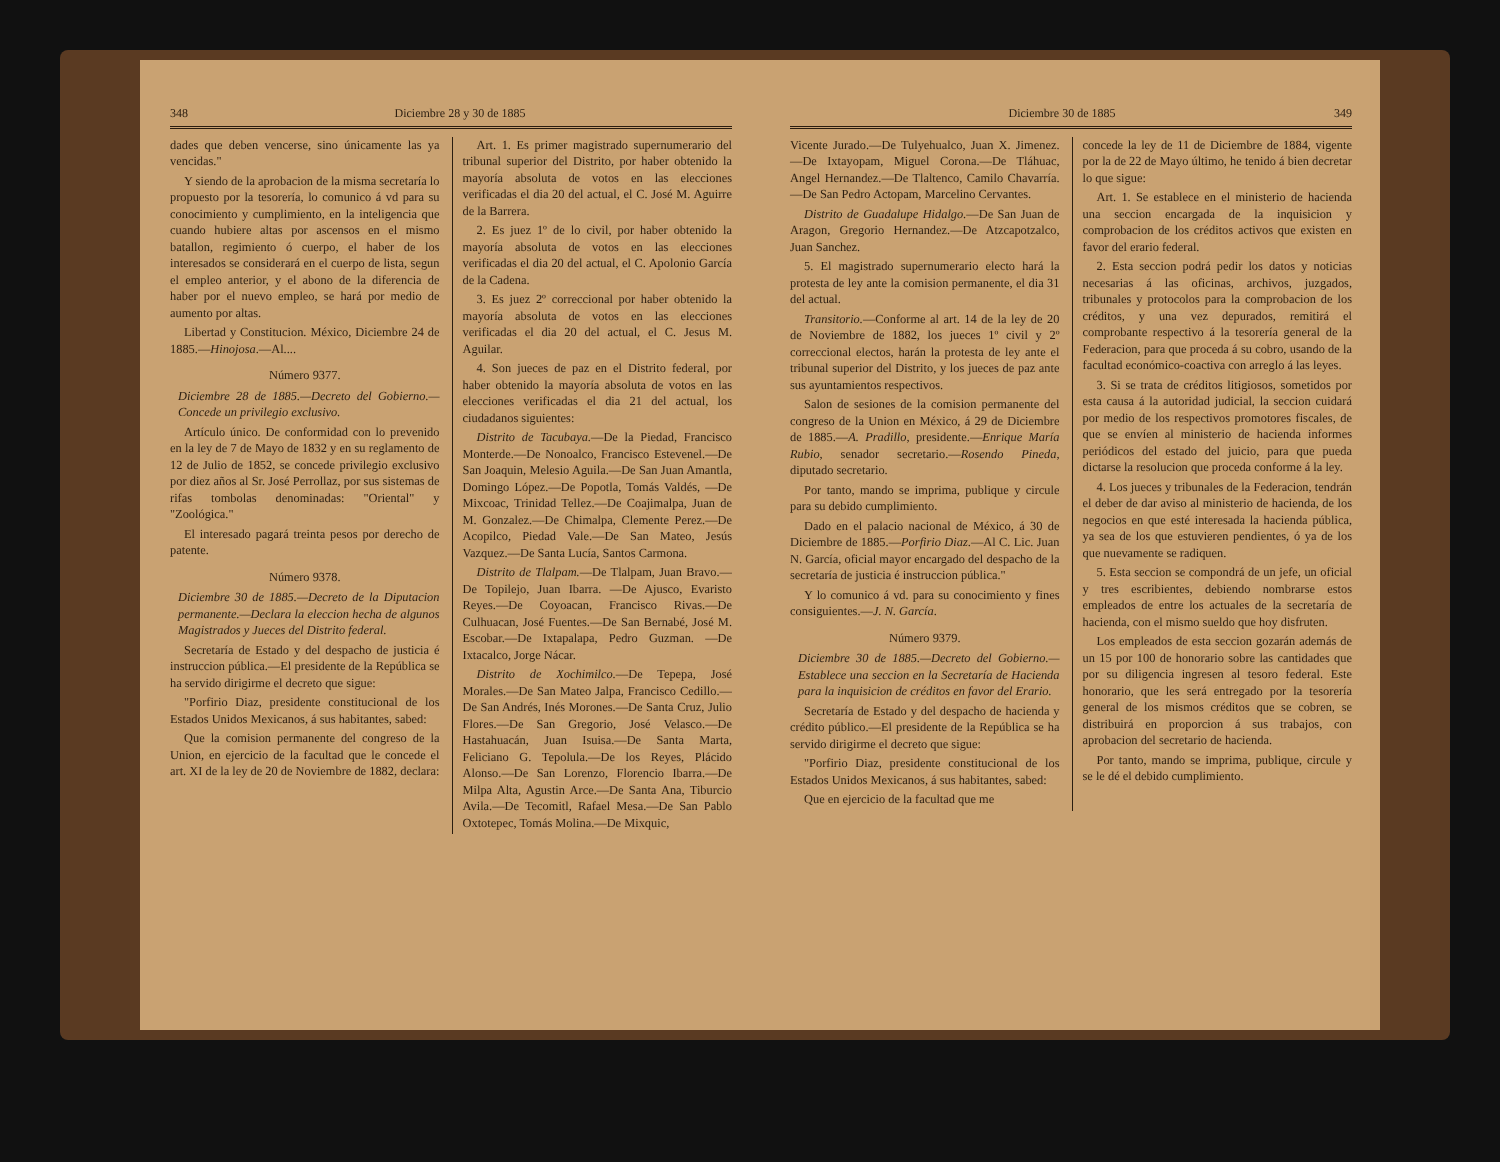348 Diciembre 28 y 30 de 1885
dades que deben vencerse, sino únicamente las ya vencidas."
Y siendo de la aprobacion de la misma secretaría lo propuesto por la tesorería, lo comunico á vd para su conocimiento y cumplimiento, en la inteligencia que cuando hubiere altas por ascensos en el mismo batallon, regimiento ó cuerpo, el haber de los interesados se considerará en el cuerpo de lista, segun el empleo anterior, y el abono de la diferencia de haber por el nuevo empleo, se hará por medio de aumento por altas.
Libertad y Constitucion. México, Diciembre 24 de 1885.—Hinojosa.—Al....
Número 9377.
Diciembre 28 de 1885.—Decreto del Gobierno.—Concede un privilegio exclusivo.
Artículo único. De conformidad con lo prevenido en la ley de 7 de Mayo de 1832 y en su reglamento de 12 de Julio de 1852, se concede privilegio exclusivo por diez años al Sr. José Perrollaz, por sus sistemas de rifas tombolas denominadas: "Oriental" y "Zoológica."
El interesado pagará treinta pesos por derecho de patente.
Número 9378.
Diciembre 30 de 1885.—Decreto de la Diputacion permanente.—Declara la eleccion hecha de algunos Magistrados y Jueces del Distrito federal.
Secretaría de Estado y del despacho de justicia é instruccion pública.—El presidente de la República se ha servido dirigirme el decreto que sigue:
"Porfirio Diaz, presidente constitucional de los Estados Unidos Mexicanos, á sus habitantes, sabed:
Que la comision permanente del congreso de la Union, en ejercicio de la facultad que le concede el art. XI de la ley de 20 de Noviembre de 1882, declara:
Art. 1. Es primer magistrado supernumerario del tribunal superior del Distrito, por haber obtenido la mayoría absoluta de votos en las elecciones verificadas el dia 20 del actual, el C. José M. Aguirre de la Barrera.
2. Es juez 1º de lo civil, por haber obtenido la mayoría absoluta de votos en las elecciones verificadas el dia 20 del actual, el C. Apolonio García de la Cadena.
3. Es juez 2º correccional por haber obtenido la mayoría absoluta de votos en las elecciones verificadas el dia 20 del actual, el C. Jesus M. Aguilar.
4. Son jueces de paz en el Distrito federal, por haber obtenido la mayoría absoluta de votos en las elecciones verificadas el dia 21 del actual, los ciudadanos siguientes:
Distrito de Tacubaya.—De la Piedad, Francisco Monterde.—De Nonoalco, Francisco Estevenel.—De San Joaquin, Melesio Aguila.—De San Juan Amantla, Domingo López.—De Popotla, Tomás Valdés, —De Mixcoac, Trinidad Tellez.—De Coajimalpa, Juan de M. Gonzalez.—De Chimalpa, Clemente Perez.—De Acopilco, Piedad Vale.—De San Mateo, Jesús Vazquez.—De Santa Lucía, Santos Carmona.
Distrito de Tlalpam.—De Tlalpam, Juan Bravo.—De Topilejo, Juan Ibarra. —De Ajusco, Evaristo Reyes.—De Coyoacan, Francisco Rivas.—De Culhuacan, José Fuentes.—De San Bernabé, José M. Escobar.—De Ixtapalapa, Pedro Guzman. —De Ixtacalco, Jorge Nácar.
Distrito de Xochimilco.—De Tepepa, José Morales.—De San Mateo Jalpa, Francisco Cedillo.—De San Andrés, Inés Morones.—De Santa Cruz, Julio Flores.—De San Gregorio, José Velasco.—De Hastahuacán, Juan Isuisa.—De Santa Marta, Feliciano G. Tepolula.—De los Reyes, Plácido Alonso.—De San Lorenzo, Florencio Ibarra.—De Milpa Alta, Agustin Arce.—De Santa Ana, Tiburcio Avila.—De Tecomitl, Rafael Mesa.—De San Pablo Oxtotepec, Tomás Molina.—De Mixquic,
Diciembre 30 de 1885 349
Vicente Jurado.—De Tulyehualco, Juan X. Jimenez.—De Ixtayopam, Miguel Corona.—De Tláhuac, Angel Hernandez.—De Tlaltenco, Camilo Chavarría.—De San Pedro Actopam, Marcelino Cervantes.
Distrito de Guadalupe Hidalgo.—De San Juan de Aragon, Gregorio Hernandez.—De Atzcapotzalco, Juan Sanchez.
5. El magistrado supernumerario electo hará la protesta de ley ante la comision permanente, el dia 31 del actual.
Transitorio.—Conforme al art. 14 de la ley de 20 de Noviembre de 1882, los jueces 1º civil y 2º correccional electos, harán la protesta de ley ante el tribunal superior del Distrito, y los jueces de paz ante sus ayuntamientos respectivos.
Salon de sesiones de la comision permanente del congreso de la Union en México, á 29 de Diciembre de 1885.—A. Pradillo, presidente.—Enrique María Rubio, senador secretario.—Rosendo Pineda, diputado secretario.
Por tanto, mando se imprima, publique y circule para su debido cumplimiento.
Dado en el palacio nacional de México, á 30 de Diciembre de 1885.—Porfirio Diaz.—Al C. Lic. Juan N. García, oficial mayor encargado del despacho de la secretaría de justicia é instruccion pública."
Y lo comunico á vd. para su conocimiento y fines consiguientes.—J. N. García.
Número 9379.
Diciembre 30 de 1885.—Decreto del Gobierno.—Establece una seccion en la Secretaría de Hacienda para la inquisicion de créditos en favor del Erario.
Secretaría de Estado y del despacho de hacienda y crédito público.—El presidente de la República se ha servido dirigirme el decreto que sigue:
"Porfirio Diaz, presidente constitucional de los Estados Unidos Mexicanos, á sus habitantes, sabed:
Que en ejercicio de la facultad que me
concede la ley de 11 de Diciembre de 1884, vigente por la de 22 de Mayo último, he tenido á bien decretar lo que sigue:
Art. 1. Se establece en el ministerio de hacienda una seccion encargada de la inquisicion y comprobacion de los créditos activos que existen en favor del erario federal.
2. Esta seccion podrá pedir los datos y noticias necesarias á las oficinas, archivos, juzgados, tribunales y protocolos para la comprobacion de los créditos, y una vez depurados, remitirá el comprobante respectivo á la tesorería general de la Federacion, para que proceda á su cobro, usando de la facultad económico-coactiva con arreglo á las leyes.
3. Si se trata de créditos litigiosos, sometidos por esta causa á la autoridad judicial, la seccion cuidará por medio de los respectivos promotores fiscales, de que se envíen al ministerio de hacienda informes periódicos del estado del juicio, para que pueda dictarse la resolucion que proceda conforme á la ley.
4. Los jueces y tribunales de la Federacion, tendrán el deber de dar aviso al ministerio de hacienda, de los negocios en que esté interesada la hacienda pública, ya sea de los que estuvieren pendientes, ó ya de los que nuevamente se radiquen.
5. Esta seccion se compondrá de un jefe, un oficial y tres escribientes, debiendo nombrarse estos empleados de entre los actuales de la secretaría de hacienda, con el mismo sueldo que hoy disfruten.
Los empleados de esta seccion gozarán además de un 15 por 100 de honorario sobre las cantidades que por su diligencia ingresen al tesoro federal. Este honorario, que les será entregado por la tesorería general de los mismos créditos que se cobren, se distribuirá en proporcion á sus trabajos, con aprobacion del secretario de hacienda.
Por tanto, mando se imprima, publique, circule y se le dé el debido cumplimiento.